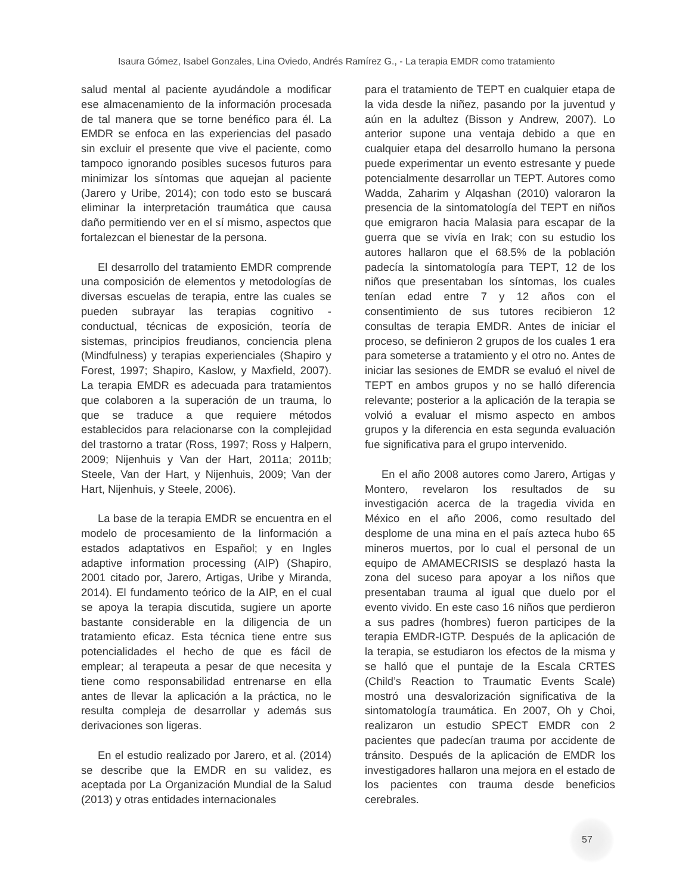Isaura Gómez, Isabel Gonzales, Lina Oviedo, Andrés Ramírez G., - La terapia EMDR como tratamiento
salud mental al paciente ayudándole a modificar ese almacenamiento de la información procesada de tal manera que se torne benéfico para él. La EMDR se enfoca en las experiencias del pasado sin excluir el presente que vive el paciente, como tampoco ignorando posibles sucesos futuros para minimizar los síntomas que aquejan al paciente (Jarero y Uribe, 2014); con todo esto se buscará eliminar la interpretación traumática que causa daño permitiendo ver en el sí mismo, aspectos que fortalezcan el bienestar de la persona.
El desarrollo del tratamiento EMDR comprende una composición de elementos y metodologías de diversas escuelas de terapia, entre las cuales se pueden subrayar las terapias cognitivo -conductual, técnicas de exposición, teoría de sistemas, principios freudianos, conciencia plena (Mindfulness) y terapias experienciales (Shapiro y Forest, 1997; Shapiro, Kaslow, y Maxfield, 2007). La terapia EMDR es adecuada para tratamientos que colaboren a la superación de un trauma, lo que se traduce a que requiere métodos establecidos para relacionarse con la complejidad del trastorno a tratar (Ross, 1997; Ross y Halpern, 2009; Nijenhuis y Van der Hart, 2011a; 2011b; Steele, Van der Hart, y Nijenhuis, 2009; Van der Hart, Nijenhuis, y Steele, 2006).
La base de la terapia EMDR se encuentra en el modelo de procesamiento de la Iinformación a estados adaptativos en Español; y en Ingles adaptive information processing (AIP) (Shapiro, 2001 citado por, Jarero, Artigas, Uribe y Miranda, 2014). El fundamento teórico de la AIP, en el cual se apoya la terapia discutida, sugiere un aporte bastante considerable en la diligencia de un tratamiento eficaz. Esta técnica tiene entre sus potencialidades el hecho de que es fácil de emplear; al terapeuta a pesar de que necesita y tiene como responsabilidad entrenarse en ella antes de llevar la aplicación a la práctica, no le resulta compleja de desarrollar y además sus derivaciones son ligeras.
En el estudio realizado por Jarero, et al. (2014) se describe que la EMDR en su validez, es aceptada por La Organización Mundial de la Salud (2013) y otras entidades internacionales
para el tratamiento de TEPT en cualquier etapa de la vida desde la niñez, pasando por la juventud y aún en la adultez (Bisson y Andrew, 2007). Lo anterior supone una ventaja debido a que en cualquier etapa del desarrollo humano la persona puede experimentar un evento estresante y puede potencialmente desarrollar un TEPT. Autores como Wadda, Zaharim y Alqashan (2010) valoraron la presencia de la sintomatología del TEPT en niños que emigraron hacia Malasia para escapar de la guerra que se vivía en Irak; con su estudio los autores hallaron que el 68.5% de la población padecía la sintomatología para TEPT, 12 de los niños que presentaban los síntomas, los cuales tenían edad entre 7 y 12 años con el consentimiento de sus tutores recibieron 12 consultas de terapia EMDR. Antes de iniciar el proceso, se definieron 2 grupos de los cuales 1 era para someterse a tratamiento y el otro no. Antes de iniciar las sesiones de EMDR se evaluó el nivel de TEPT en ambos grupos y no se halló diferencia relevante; posterior a la aplicación de la terapia se volvió a evaluar el mismo aspecto en ambos grupos y la diferencia en esta segunda evaluación fue significativa para el grupo intervenido.
En el año 2008 autores como Jarero, Artigas y Montero, revelaron los resultados de su investigación acerca de la tragedia vivida en México en el año 2006, como resultado del desplome de una mina en el país azteca hubo 65 mineros muertos, por lo cual el personal de un equipo de AMAMECRISIS se desplazó hasta la zona del suceso para apoyar a los niños que presentaban trauma al igual que duelo por el evento vivido. En este caso 16 niños que perdieron a sus padres (hombres) fueron participes de la terapia EMDR-IGTP. Después de la aplicación de la terapia, se estudiaron los efectos de la misma y se halló que el puntaje de la Escala CRTES (Child’s Reaction to Traumatic Events Scale) mostró una desvalorización significativa de la sintomatología traumática. En 2007, Oh y Choi, realizaron un estudio SPECT EMDR con 2 pacientes que padecían trauma por accidente de tránsito. Después de la aplicación de EMDR los investigadores hallaron una mejora en el estado de los pacientes con trauma desde beneficios cerebrales.
57